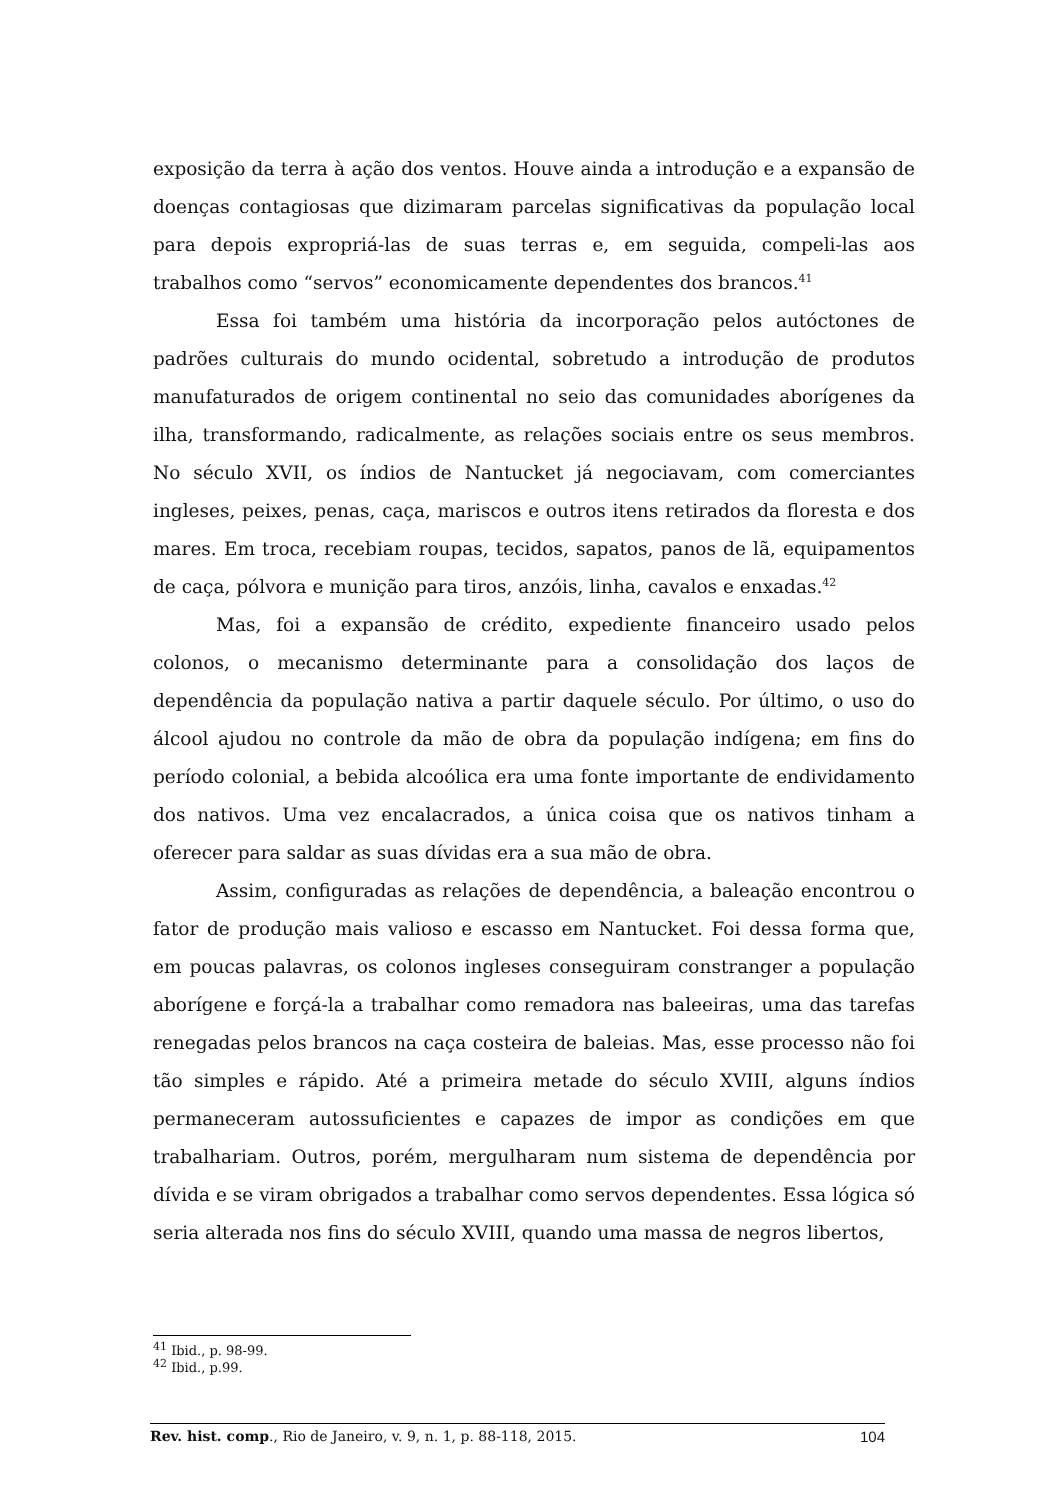exposição da terra à ação dos ventos. Houve ainda a introdução e a expansão de doenças contagiosas que dizimaram parcelas significativas da população local para depois expropriá-las de suas terras e, em seguida, compeli-las aos trabalhos como “servos” economicamente dependentes dos brancos.<sup>41</sup>
Essa foi também uma história da incorporação pelos autóctones de padrões culturais do mundo ocidental, sobretudo a introdução de produtos manufaturados de origem continental no seio das comunidades aborígenes da ilha, transformando, radicalmente, as relações sociais entre os seus membros. No século XVII, os índios de Nantucket já negociavam, com comerciantes ingleses, peixes, penas, caça, mariscos e outros itens retirados da floresta e dos mares. Em troca, recebiam roupas, tecidos, sapatos, panos de lã, equipamentos de caça, pólvora e munição para tiros, anzóis, linha, cavalos e enxadas.<sup>42</sup>
Mas, foi a expansão de crédito, expediente financeiro usado pelos colonos, o mecanismo determinante para a consolidação dos laços de dependência da população nativa a partir daquele século. Por último, o uso do álcool ajudou no controle da mão de obra da população indígena; em fins do período colonial, a bebida alcoólica era uma fonte importante de endividamento dos nativos. Uma vez encalacrados, a única coisa que os nativos tinham a oferecer para saldar as suas dívidas era a sua mão de obra.
Assim, configuradas as relações de dependência, a baleação encontrou o fator de produção mais valioso e escasso em Nantucket. Foi dessa forma que, em poucas palavras, os colonos ingleses conseguiram constranger a população aborígene e forçá-la a trabalhar como remadora nas baleeiras, uma das tarefas renegadas pelos brancos na caça costeira de baleias. Mas, esse processo não foi tão simples e rápido. Até a primeira metade do século XVIII, alguns índios permaneceram autossuficientes e capazes de impor as condições em que trabalhariam. Outros, porém, mergulharam num sistema de dependência por dívida e se viram obrigados a trabalhar como servos dependentes. Essa lógica só seria alterada nos fins do século XVIII, quando uma massa de negros libertos,
<sup>41</sup> Ibid., p. 98-99.
<sup>42</sup> Ibid., p.99.
Rev. hist. comp., Rio de Janeiro, v. 9, n. 1, p. 88-118, 2015. 104